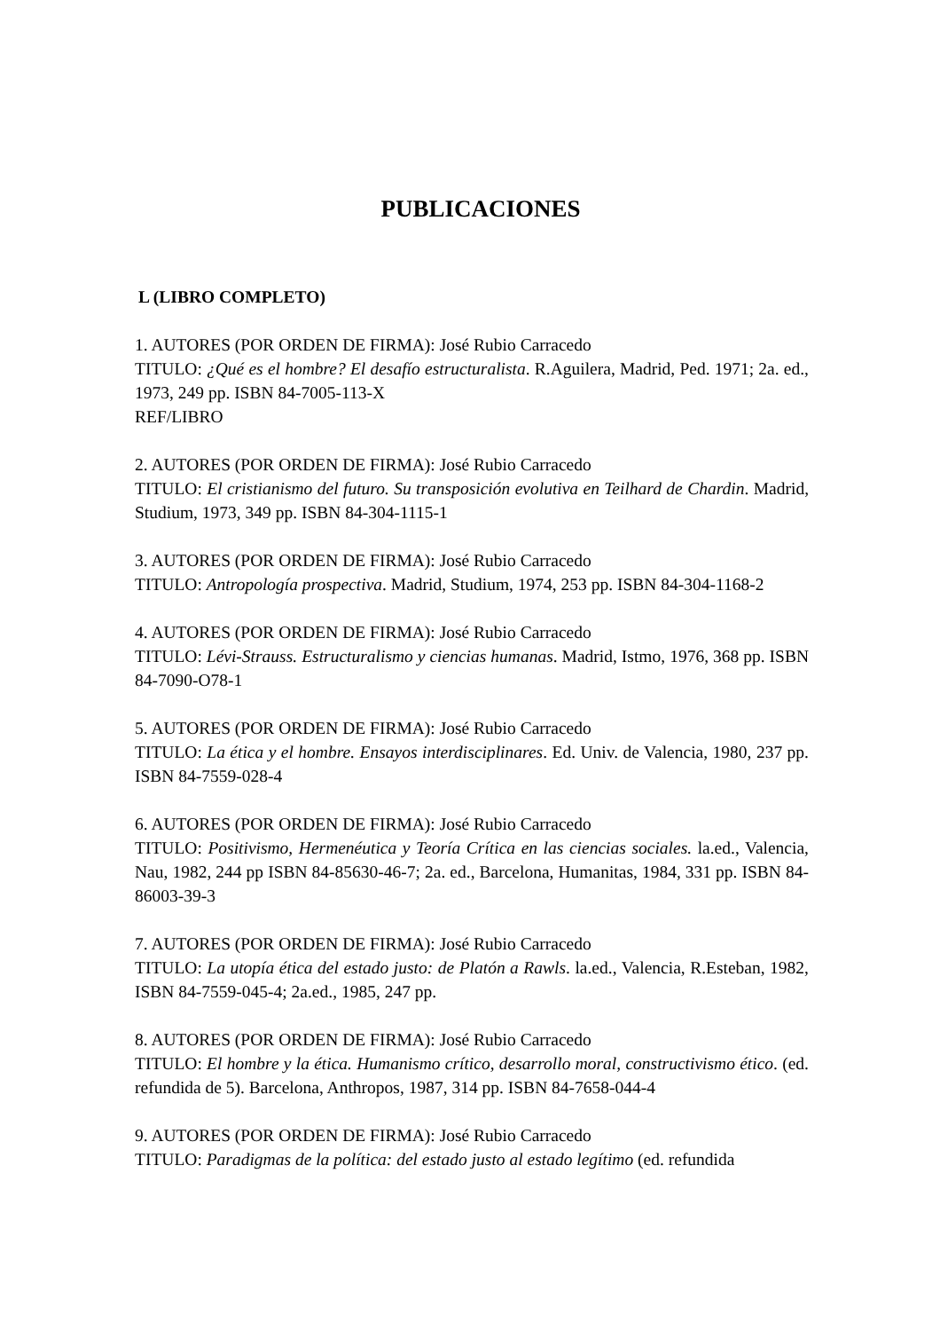PUBLICACIONES
L (LIBRO COMPLETO)
1. AUTORES (POR ORDEN DE FIRMA): José Rubio Carracedo
TITULO: ¿Qué es el hombre? El desafío estructuralista. R.Aguilera, Madrid, Ped. 1971; 2a. ed., 1973, 249 pp. ISBN 84-7005-113-X
REF/LIBRO
2. AUTORES (POR ORDEN DE FIRMA): José Rubio Carracedo
TITULO: El cristianismo del futuro. Su transposición evolutiva en Teilhard de Chardin. Madrid, Studium, 1973, 349 pp. ISBN 84-304-1115-1
3. AUTORES (POR ORDEN DE FIRMA): José Rubio Carracedo
TITULO: Antropología prospectiva. Madrid, Studium, 1974, 253 pp. ISBN 84-304-1168-2
4. AUTORES (POR ORDEN DE FIRMA): José Rubio Carracedo
TITULO: Lévi-Strauss. Estructuralismo y ciencias humanas. Madrid, Istmo, 1976, 368 pp. ISBN 84-7090-O78-1
5. AUTORES (POR ORDEN DE FIRMA): José Rubio Carracedo
TITULO: La ética y el hombre. Ensayos interdisciplinares. Ed. Univ. de Valencia, 1980, 237 pp. ISBN 84-7559-028-4
6. AUTORES (POR ORDEN DE FIRMA): José Rubio Carracedo
TITULO: Positivismo, Hermenéutica y Teoría Crítica en las ciencias sociales. la.ed., Valencia, Nau, 1982, 244 pp ISBN 84-85630-46-7; 2a. ed., Barcelona, Humanitas, 1984, 331 pp. ISBN 84-86003-39-3
7. AUTORES (POR ORDEN DE FIRMA): José Rubio Carracedo
TITULO: La utopía ética del estado justo: de Platón a Rawls. la.ed., Valencia, R.Esteban, 1982, ISBN 84-7559-045-4; 2a.ed., 1985, 247 pp.
8. AUTORES (POR ORDEN DE FIRMA): José Rubio Carracedo
TITULO: El hombre y la ética. Humanismo crítico, desarrollo moral, constructivismo ético. (ed. refundida de 5). Barcelona, Anthropos, 1987, 314 pp. ISBN 84-7658-044-4
9. AUTORES (POR ORDEN DE FIRMA): José Rubio Carracedo
TITULO: Paradigmas de la política: del estado justo al estado legítimo (ed. refundida